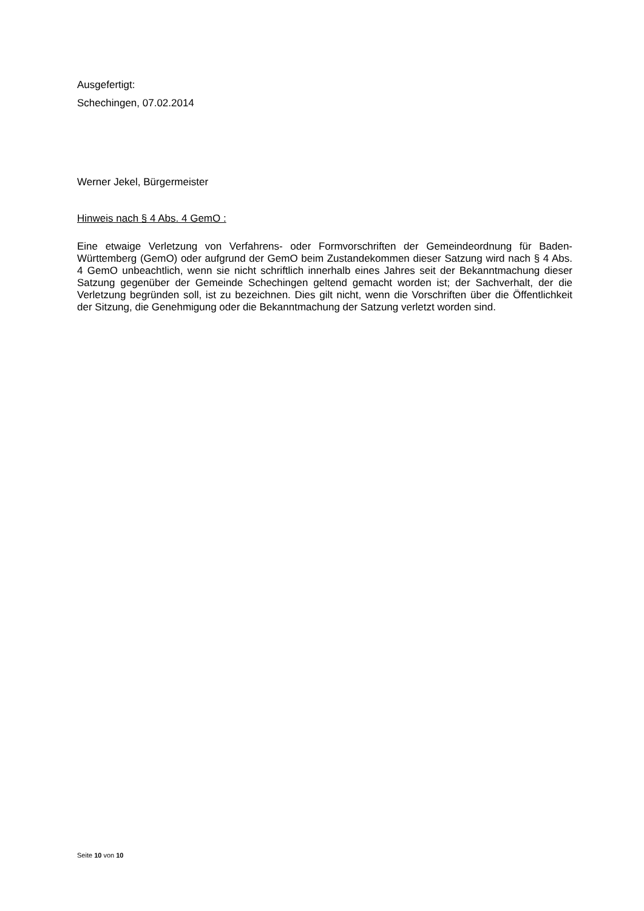Ausgefertigt:
Schechingen, 07.02.2014
Werner Jekel, Bürgermeister
Hinweis nach § 4 Abs. 4 GemO :
Eine etwaige Verletzung von Verfahrens- oder Formvorschriften der Gemeindeordnung für Baden-Württemberg (GemO) oder aufgrund der GemO beim Zustandekommen dieser Satzung wird nach § 4 Abs. 4 GemO unbeachtlich, wenn sie nicht schriftlich innerhalb eines Jahres seit der Bekanntmachung dieser Satzung gegenüber der Gemeinde Schechingen geltend gemacht worden ist; der Sachverhalt, der die Verletzung begründen soll, ist zu bezeichnen. Dies gilt nicht, wenn die Vorschriften über die Öffentlichkeit der Sitzung, die Genehmigung oder die Bekanntmachung der Satzung verletzt worden sind.
Seite 10 von 10